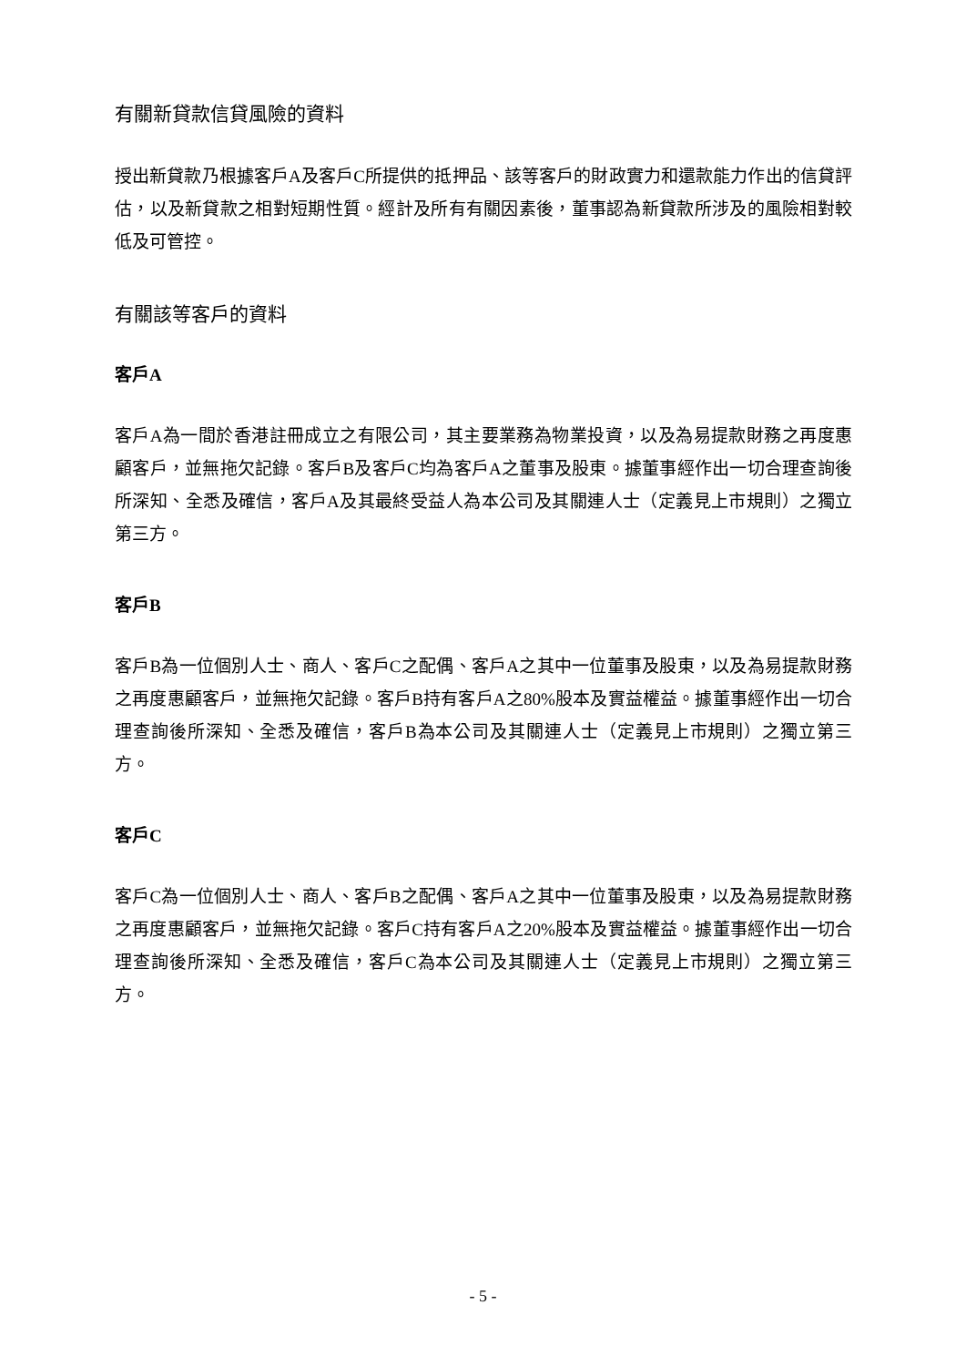有關新貸款信貸風險的資料
授出新貸款乃根據客戶A及客戶C所提供的抵押品、該等客戶的財政實力和還款能力作出的信貸評估，以及新貸款之相對短期性質。經計及所有有關因素後，董事認為新貸款所涉及的風險相對較低及可管控。
有關該等客戶的資料
客戶A
客戶A為一間於香港註冊成立之有限公司，其主要業務為物業投資，以及為易提款財務之再度惠顧客戶，並無拖欠記錄。客戶B及客戶C均為客戶A之董事及股東。據董事經作出一切合理查詢後所深知、全悉及確信，客戶A及其最終受益人為本公司及其關連人士（定義見上市規則）之獨立第三方。
客戶B
客戶B為一位個別人士、商人、客戶C之配偶、客戶A之其中一位董事及股東，以及為易提款財務之再度惠顧客戶，並無拖欠記錄。客戶B持有客戶A之80%股本及實益權益。據董事經作出一切合理查詢後所深知、全悉及確信，客戶B為本公司及其關連人士（定義見上市規則）之獨立第三方。
客戶C
客戶C為一位個別人士、商人、客戶B之配偶、客戶A之其中一位董事及股東，以及為易提款財務之再度惠顧客戶，並無拖欠記錄。客戶C持有客戶A之20%股本及實益權益。據董事經作出一切合理查詢後所深知、全悉及確信，客戶C為本公司及其關連人士（定義見上市規則）之獨立第三方。
- 5 -